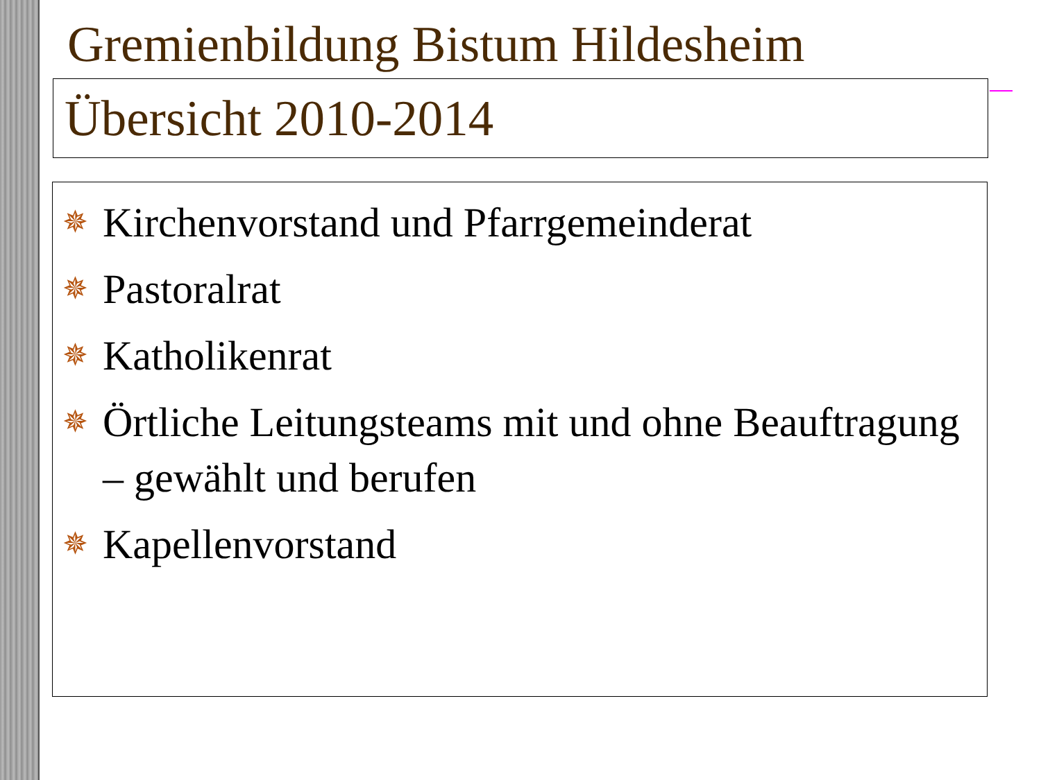Gremienbildung Bistum Hildesheim
Übersicht 2010-2014
✵ Kirchenvorstand und Pfarrgemeinderat
✵ Pastoralrat
✵ Katholikenrat
✵ Örtliche Leitungsteams mit und ohne Beauftragung – gewählt und berufen
✵ Kapellenvorstand